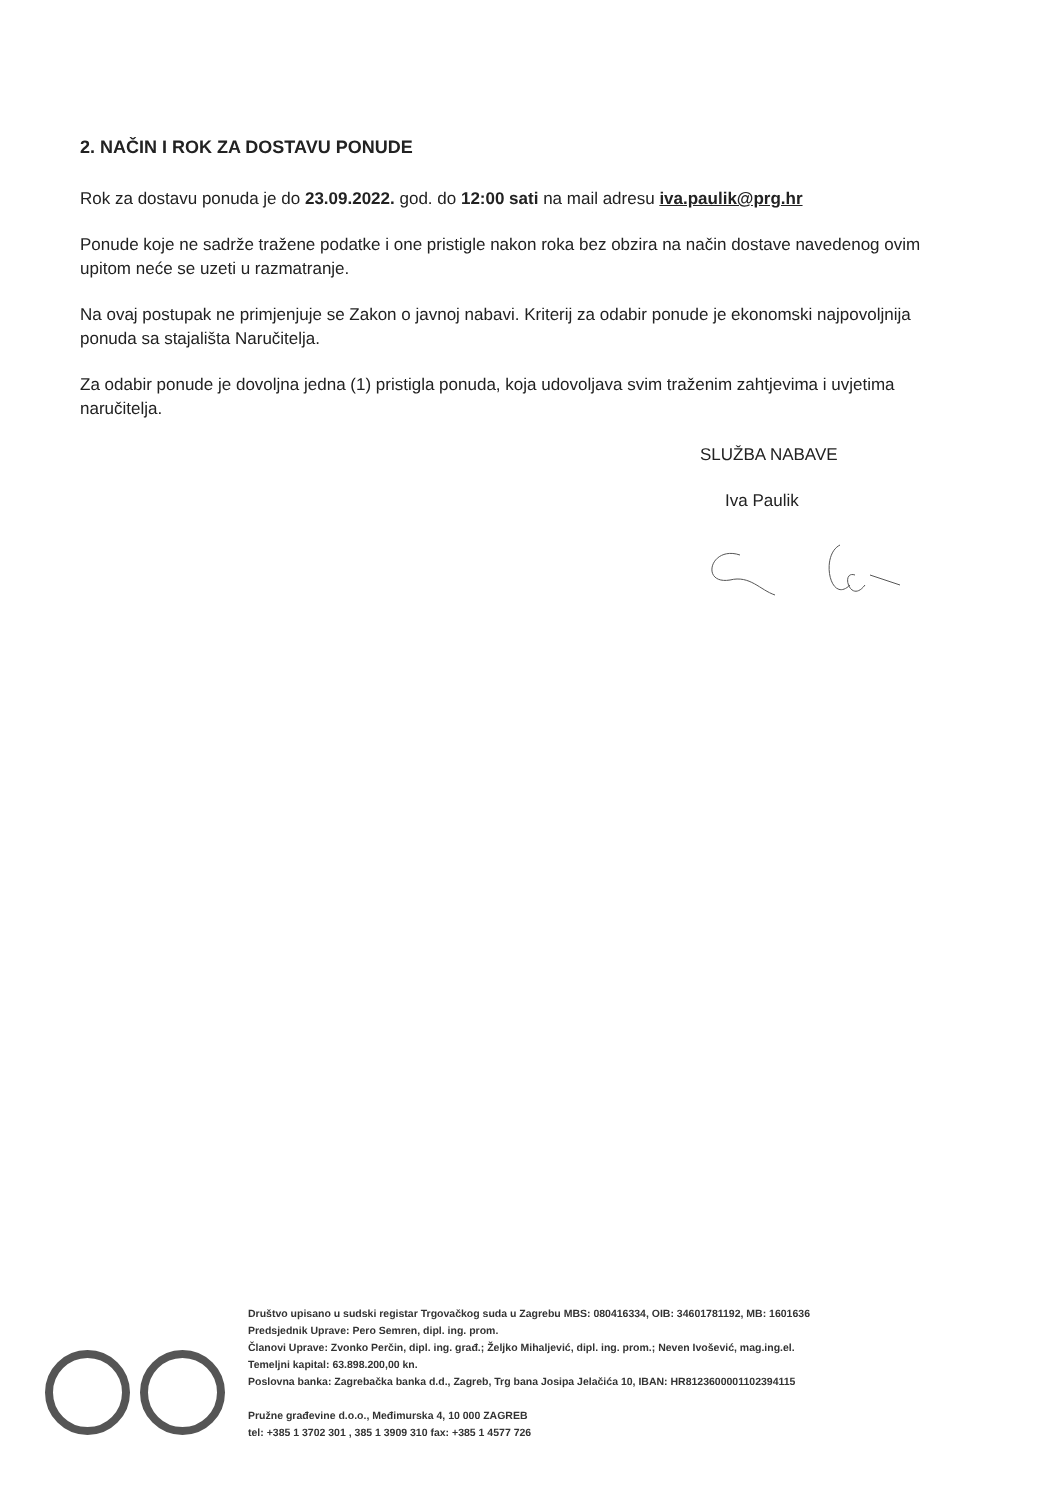2. NAČIN I ROK ZA DOSTAVU PONUDE
Rok za dostavu ponuda je do 23.09.2022. god. do 12:00 sati na mail adresu iva.paulik@prg.hr
Ponude koje ne sadrže tražene podatke i one pristigle nakon roka bez obzira na način dostave navedenog ovim upitom neće se uzeti u razmatranje.
Na ovaj postupak ne primjenjuje se Zakon o javnoj nabavi. Kriterij za odabir ponude je ekonomski najpovoljnija ponuda sa stajališta Naručitelja.
Za odabir ponude je dovoljna jedna (1) pristigla ponuda, koja udovoljava svim traženim zahtjevima i uvjetima naručitelja.
SLUŽBA NABAVE
Iva Paulik
Društvo upisano u sudski registar Trgovačkog suda u Zagrebu MBS: 080416334, OIB: 34601781192, MB: 1601636
Predsjednik Uprave: Pero Semren, dipl. ing. prom.
Članovi Uprave: Zvonko Perčin, dipl. ing. građ.; Željko Mihaljević, dipl. ing. prom.; Neven Ivošević, mag.ing.el.
Temeljni kapital: 63.898.200,00 kn.
Poslovna banka: Zagrebačka banka d.d., Zagreb, Trg bana Josipa Jelačića 10, IBAN: HR8123600001102394115
Pružne građevine d.o.o., Međimurska 4, 10 000 ZAGREB
tel: +385 1 3702 301 , 385 1 3909 310 fax: +385 1 4577 726